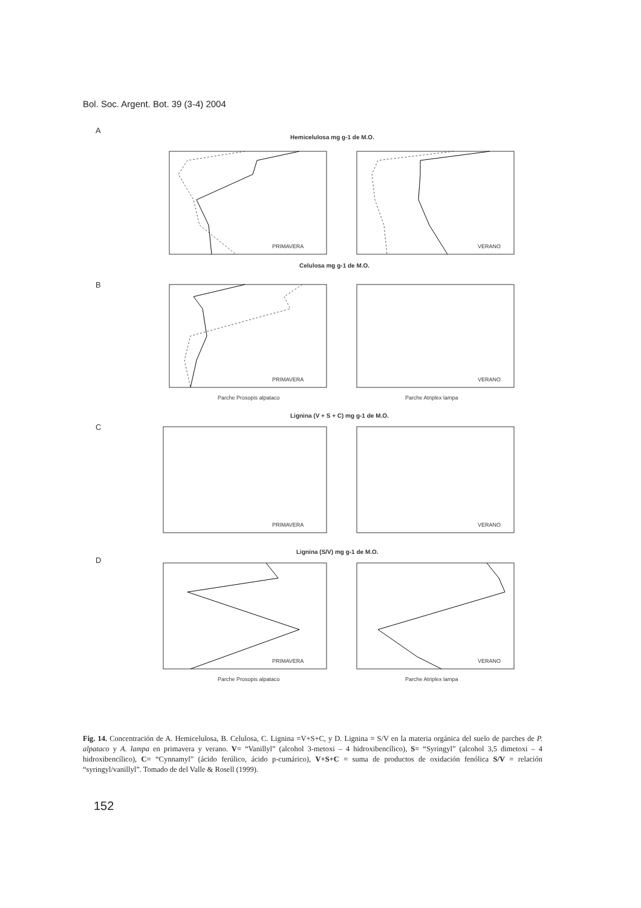Bol. Soc. Argent. Bot. 39 (3-4) 2004
A
Hemicelulosa mg g-1 de M.O.
PRIMAVERA
VERANO
B
Celulosa mg g-1 de M.O.
PRIMAVERA
VERANO
Parche Prosopis alpataco
Parche Atriplex lampa
C
Lignina (V + S + C) mg g-1 de M.O.
PRIMAVERA
VERANO
D
Lignina (S/V) mg g-1 de M.O.
PRIMAVERA
VERANO
Parche Prosopis alpataco
Parche Atriplex lampa
Fig. 14. Concentración de A. Hemicelulosa, B. Celulosa, C. Lignina =V+S+C, y D. Lignina = S/V en la materia orgánica del suelo de parches de P. alpataco y A. lampa en primavera y verano. V= “Vanillyl” (alcohol 3-metoxi – 4 hidroxibencílico), S= “Syringyl” (alcohol 3,5 dimetoxi – 4 hidroxibencílico), C= “Cynnamyl” (ácido ferúlico, ácido p-cumárico), V+S+C = suma de productos de oxidación fenólica S/V = relación “syringyl/vanillyl”. Tomado de del Valle & Rosell (1999).
152